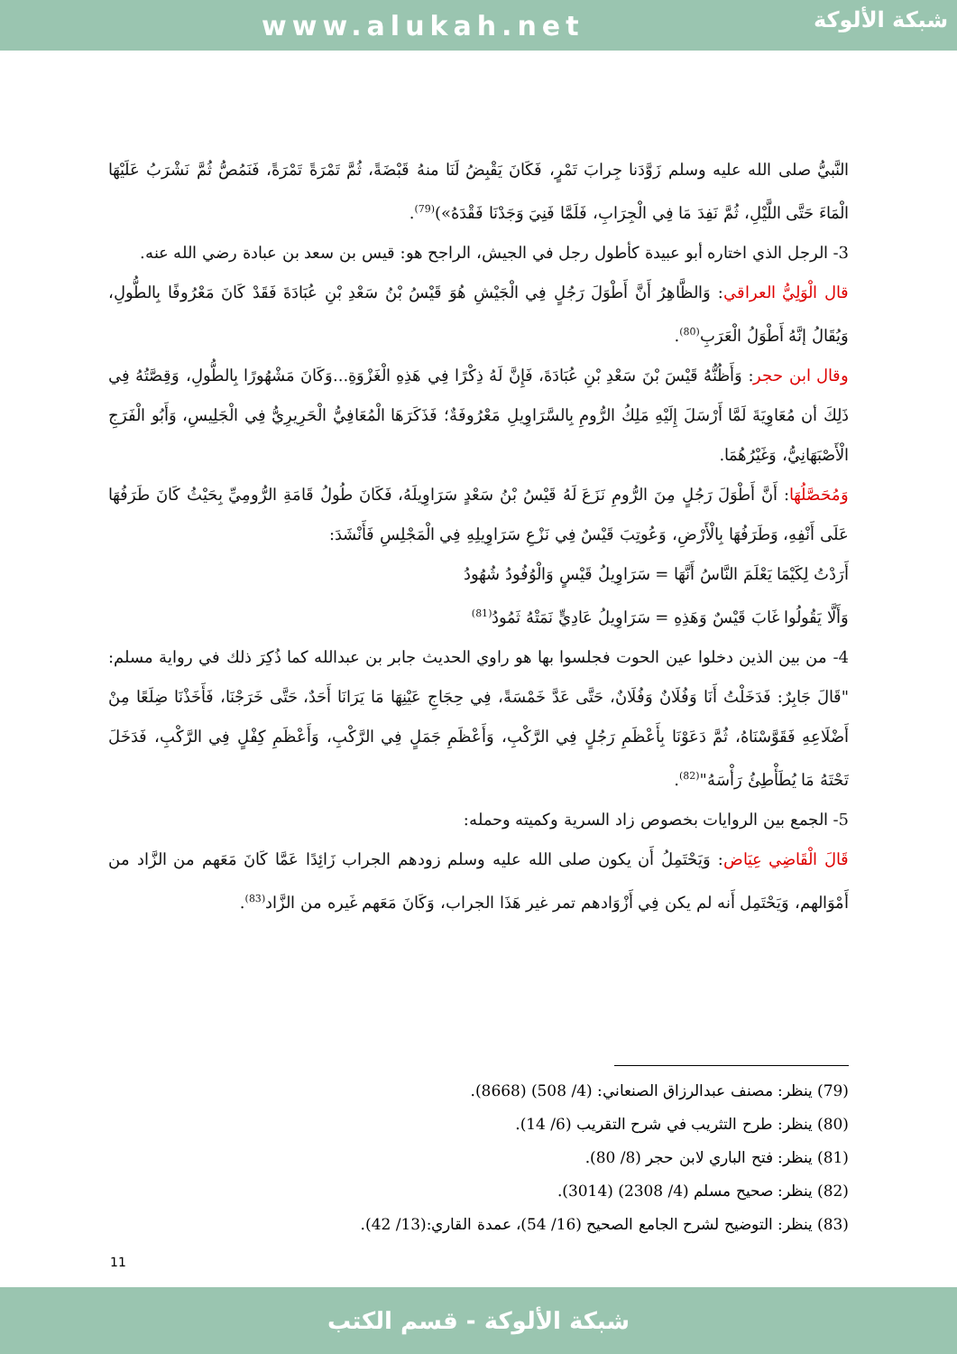www.alukah.net
شبكة الألوكة
النَّبيُّ صلى الله عليه وسلم زَوَّدَنا جِرابَ تَمْرٍ، فَكَانَ يَقْبِضُ لَنَا منهُ قَبْضَةً، ثُمَّ تَمْرَةً تَمْرَةً، فَنَمُصُّ ثُمَّ نَشْرَبُ عَلَيْهَا الْمَاءَ حَتَّى اللَّيْلِ، ثُمَّ نَفِدَ مَا فِي الْجِرَابِ، فَلَمَّا فَنِيَ وَجَدْنَا فَقْدَهُ»)<sup>(79)</sup>.
3- الرجل الذي اختاره أبو عبيدة كأطول رجل في الجيش، الراجح هو: قيس بن سعد بن عبادة رضي الله عنه.
قال الْوَلِيُّ العراقي: وَالظَّاهِرُ أَنَّ أَطْوَلَ رَجُلٍ فِي الْجَيْشِ هُوَ قَيْسُ بْنُ سَعْدِ بْنِ عُبَادَةَ فَقَدْ كَانَ مَعْرُوفًا بِالطُّولِ، وَيُقَالُ إنَّهُ أَطْوَلُ الْعَرَبِ<sup>(80)</sup>.
وقال ابن حجر: وَأَظُنُّهُ قَيْسَ بْنَ سَعْدِ بْنِ عُبَادَةَ، فَإِنَّ لَهُ ذِكْرًا فِي هَذِهِ الْغَزْوَةِ...وَكَانَ مَشْهُورًا بِالطُّولِ، وَقِصَّتُهُ فِي ذَلِكَ أن مُعَاوِيَةَ لَمَّا أَرْسَلَ إِلَيْهِ مَلِكُ الرُّومِ بِالسَّرَاوِيلِ مَعْرُوفَةٌ؛ فَذَكَرَهَا الْمُعَافِيُّ الْحَرِيرِيُّ فِي الْجَلِيسِ، وَأَبُو الْفَرَجِ الْأَصْبَهَانِيُّ، وَغَيْرُهُمَا.
وَمُحَصَّلُهَا: أَنَّ أَطْوَلَ رَجُلٍ مِنَ الرُّومِ نَزَعَ لَهُ قَيْسُ بْنُ سَعْدٍ سَرَاوِيلَهُ، فَكَانَ طُولُ قَامَةِ الرُّومِيِّ بِحَيْثُ كَانَ طَرَفُهَا عَلَى أَنْفِهِ، وَطَرَفُهَا بِالْأَرْضِ، وَعُوتِبَ قَيْسٌ فِي نَزْعِ سَرَاوِيلِهِ فِي الْمَجْلِسِ فَأَنْشَدَ:
أَرَدْتُ لِكَيْمَا يَعْلَمَ النَّاسُ أَنَّهَا = سَرَاوِيلُ قَيْسٍ وَالْوُفُودُ شُهُودُ
وَأَلَّا يَقُولُوا غَابَ قَيْسٌ وَهَذِهِ = سَرَاوِيلُ عَادِيٍّ نَمَتْهُ ثَمُودُ<sup>(81)</sup>
4- من بين الذين دخلوا عين الحوت فجلسوا بها هو راوي الحديث جابر بن عبدالله كما ذُكِرَ ذلك في رواية مسلم: "قَالَ جَابِرٌ: فَدَخَلْتُ أَنَا وَفُلَانٌ وَفُلَانٌ، حَتَّى عَدَّ خَمْسَةً، فِي حِجَاجِ عَيْنِهَا مَا يَرَانَا أَحَدٌ، حَتَّى خَرَجْنَا، فَأَخَذْنَا ضِلَعًا مِنْ أَضْلَاعِهِ فَقَوَّسْنَاهُ، ثُمَّ دَعَوْنَا بِأَعْظَمِ رَجُلٍ فِي الرَّكْبِ، وَأَعْظَمِ جَمَلٍ فِي الرَّكْبِ، وَأَعْظَمِ كِفْلٍ فِي الرَّكْبِ، فَدَخَلَ تَحْتَهُ مَا يُطَأْطِئُ رَأْسَهُ"<sup>(82)</sup>.
5- الجمع بين الروايات بخصوص زاد السرية وكميته وحمله:
قَالَ الْقَاضِي عِيَاض: وَيَحْتَمِلُ أَن يكون صلى الله عليه وسلم زودهم الجراب زَائِدًا عَمَّا كَانَ مَعَهم من الزَّاد من أَمْوَالهم، وَيَحْتَمِل أَنه لم يكن فِي أَزْوَادهم تمر غير هَذَا الجراب، وَكَانَ مَعَهم غَيره من الزَّاد<sup>(83)</sup>.
(79) ينظر: مصنف عبدالرزاق الصنعاني: (4/ 508) (8668).
(80) ينظر: طرح التثريب في شرح التقريب (6/ 14).
(81) ينظر: فتح الباري لابن حجر (8/ 80).
(82) ينظر: صحيح مسلم (4/ 2308) (3014).
(83) ينظر: التوضيح لشرح الجامع الصحيح (16/ 54)، عمدة القاري:(13/ 42).
11
شبكة الألوكة - قسم الكتب